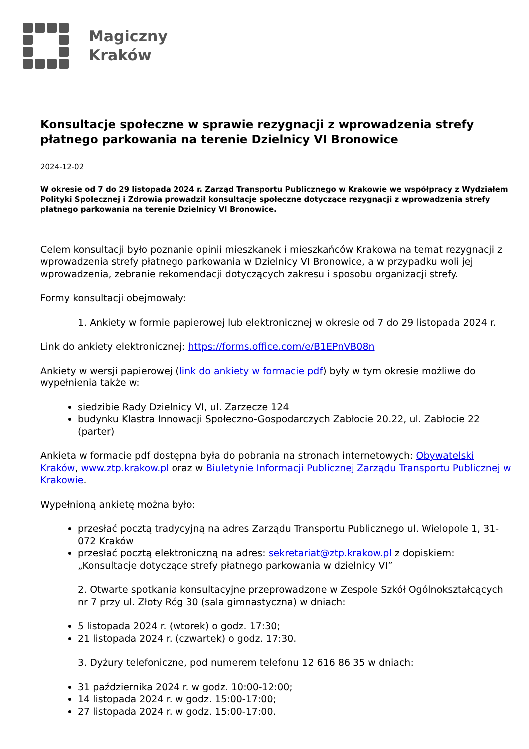Magiczny
Kraków
Konsultacje społeczne w sprawie rezygnacji z wprowadzenia strefy płatnego parkowania na terenie Dzielnicy VI Bronowice
2024-12-02
W okresie od 7 do 29 listopada 2024 r. Zarząd Transportu Publicznego w Krakowie we współpracy z Wydziałem Polityki Społecznej i Zdrowia prowadził konsultacje społeczne dotyczące rezygnacji z wprowadzenia strefy płatnego parkowania na terenie Dzielnicy VI Bronowice.
Celem konsultacji było poznanie opinii mieszkanek i mieszkańców Krakowa na temat rezygnacji z wprowadzenia strefy płatnego parkowania w Dzielnicy VI Bronowice, a w przypadku woli jej wprowadzenia, zebranie rekomendacji dotyczących zakresu i sposobu organizacji strefy.
Formy konsultacji obejmowały:
1. Ankiety w formie papierowej lub elektronicznej w okresie od 7 do 29 listopada 2024 r.
Link do ankiety elektronicznej: https://forms.office.com/e/B1EPnVB08n
Ankiety w wersji papierowej (link do ankiety w formacie pdf) były w tym okresie możliwe do wypełnienia także w:
siedzibie Rady Dzielnicy VI, ul. Zarzecze 124
budynku Klastra Innowacji Społeczno-Gospodarczych Zabłocie 20.22, ul. Zabłocie 22 (parter)
Ankieta w formacie pdf dostępna była do pobrania na stronach internetowych: Obywatelski Kraków, www.ztp.krakow.pl oraz w Biuletynie Informacji Publicznej Zarządu Transportu Publicznej w Krakowie.
Wypełnioną ankietę można było:
przesłać pocztą tradycyjną na adres Zarządu Transportu Publicznego ul. Wielopole 1, 31-072 Kraków
przesłać pocztą elektroniczną na adres: sekretariat@ztp.krakow.pl z dopiskiem: „Konsultacje dotyczące strefy płatnego parkowania w dzielnicy VI”
2. Otwarte spotkania konsultacyjne przeprowadzone w Zespole Szkół Ogólnokształcących nr 7 przy ul. Złoty Róg 30 (sala gimnastyczna) w dniach:
5 listopada 2024 r. (wtorek) o godz. 17:30;
21 listopada 2024 r. (czwartek) o godz. 17:30.
3. Dyżury telefoniczne, pod numerem telefonu 12 616 86 35 w dniach:
31 października 2024 r. w godz. 10:00-12:00;
14 listopada 2024 r. w godz. 15:00-17:00;
27 listopada 2024 r. w godz. 15:00-17:00.